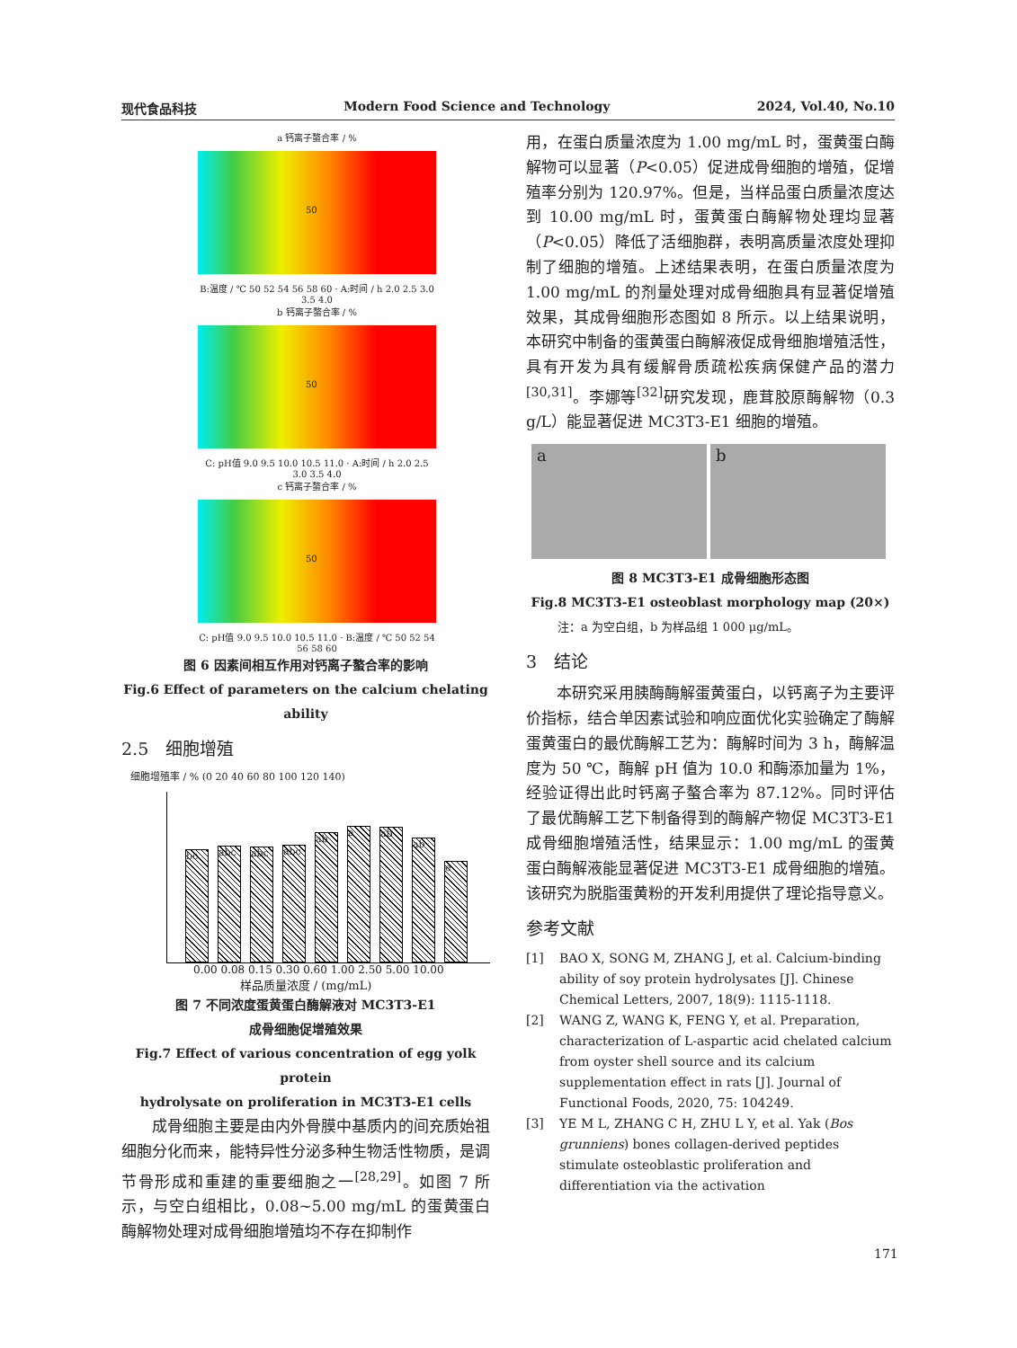现代食品科技 Modern Food Science and Technology 2024, Vol.40, No.10
a 钙离子螯合率 / %
50
B:温度 / ℃ 50 52 54 56 58 60 · A:时间 / h 2.0 2.5 3.0 3.5 4.0
b 钙离子螯合率 / %
50
C: pH值 9.0 9.5 10.0 10.5 11.0 · A:时间 / h 2.0 2.5 3.0 3.5 4.0
c 钙离子螯合率 / %
50
C: pH值 9.0 9.5 10.0 10.5 11.0 · B:温度 / ℃ 50 52 54 56 58 60
图 6 因素间相互作用对钙离子螯合率的影响
Fig.6 Effect of parameters on the calcium chelating ability
2.5　细胞增殖
细胞增殖率 / % (0 20 40 60 80 100 120 140)
bc
abc
abc
abc
ab
a
ab
ab
e
0.00 0.08 0.15 0.30 0.60 1.00 2.50 5.00 10.00
样品质量浓度 / (mg/mL)
图 7 不同浓度蛋黄蛋白酶解液对 MC3T3-E1
成骨细胞促增殖效果
Fig.7 Effect of various concentration of egg yolk protein
hydrolysate on proliferation in MC3T3-E1 cells
　　成骨细胞主要是由内外骨膜中基质内的间充质始祖细胞分化而来，能特异性分泌多种生物活性物质，是调节骨形成和重建的重要细胞之一<sup>[28,29]</sup>。如图 7 所示，与空白组相比，0.08~5.00 mg/mL 的蛋黄蛋白酶解物处理对成骨细胞增殖均不存在抑制作
用，在蛋白质量浓度为 1.00 mg/mL 时，蛋黄蛋白酶解物可以显著（P<0.05）促进成骨细胞的增殖，促增殖率分别为 120.97%。但是，当样品蛋白质量浓度达到 10.00 mg/mL 时，蛋黄蛋白酶解物处理均显著（P<0.05）降低了活细胞群，表明高质量浓度处理抑制了细胞的增殖。上述结果表明，在蛋白质量浓度为 1.00 mg/mL 的剂量处理对成骨细胞具有显著促增殖效果，其成骨细胞形态图如 8 所示。以上结果说明，本研究中制备的蛋黄蛋白酶解液促成骨细胞增殖活性，具有开发为具有缓解骨质疏松疾病保健产品的潜力<sup>[30,31]</sup>。李娜等<sup>[32]</sup>研究发现，鹿茸胶原酶解物（0.3 g/L）能显著促进 MC3T3-E1 细胞的增殖。
a b
图 8 MC3T3-E1 成骨细胞形态图
Fig.8 MC3T3-E1 osteoblast morphology map (20×)
注：a 为空白组，b 为样品组 1 000 μg/mL。
3　结论
　　本研究采用胰酶酶解蛋黄蛋白，以钙离子为主要评价指标，结合单因素试验和响应面优化实验确定了酶解蛋黄蛋白的最优酶解工艺为：酶解时间为 3 h，酶解温度为 50 ℃，酶解 pH 值为 10.0 和酶添加量为 1%，经验证得出此时钙离子螯合率为 87.12%。同时评估了最优酶解工艺下制备得到的酶解产物促 MC3T3-E1 成骨细胞增殖活性，结果显示：1.00 mg/mL 的蛋黄蛋白酶解液能显著促进 MC3T3-E1 成骨细胞的增殖。该研究为脱脂蛋黄粉的开发利用提供了理论指导意义。
参考文献
[1] BAO X, SONG M, ZHANG J, et al. Calcium-binding ability of soy protein hydrolysates [J]. Chinese Chemical Letters, 2007, 18(9): 1115-1118.
[2] WANG Z, WANG K, FENG Y, et al. Preparation, characterization of L-aspartic acid chelated calcium from oyster shell source and its calcium supplementation effect in rats [J]. Journal of Functional Foods, 2020, 75: 104249.
[3] YE M L, ZHANG C H, ZHU L Y, et al. Yak (Bos grunniens) bones collagen-derived peptides stimulate osteoblastic proliferation and differentiation via the activation
171